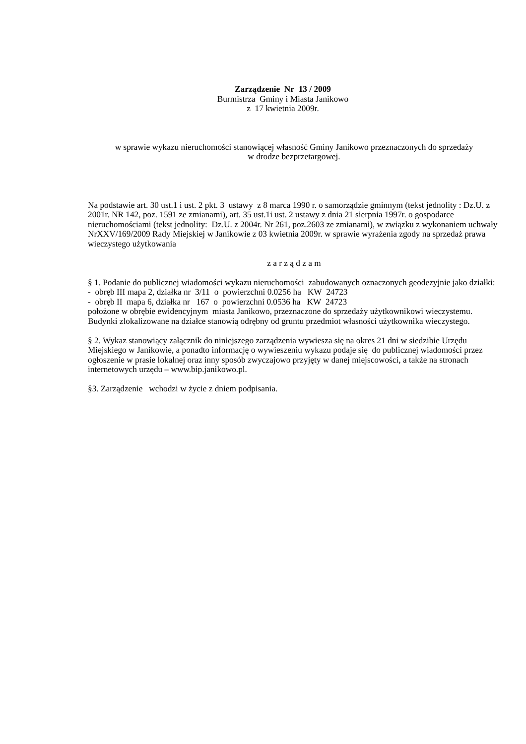Zarządzenie Nr 13 / 2009
Burmistrza Gminy i Miasta Janikowo
z 17 kwietnia 2009r.
w sprawie wykazu nieruchomości stanowiącej własność Gminy Janikowo przeznaczonych do sprzedaży
w drodze bezprzetargowej.
Na podstawie art. 30 ust.1 i ust. 2 pkt. 3 ustawy z 8 marca 1990 r. o samorządzie gminnym (tekst jednolity : Dz.U. z 2001r. NR 142, poz. 1591 ze zmianami), art. 35 ust.1i ust. 2 ustawy z dnia 21 sierpnia 1997r. o gospodarce nieruchomościami (tekst jednolity: Dz.U. z 2004r. Nr 261, poz.2603 ze zmianami), w związku z wykonaniem uchwały NrXXV/169/2009 Rady Miejskiej w Janikowie z 03 kwietnia 2009r. w sprawie wyrażenia zgody na sprzedaż prawa wieczystego użytkowania
z a r z ą d z a m
§ 1. Podanie do publicznej wiadomości wykazu nieruchomości zabudowanych oznaczonych geodezyjnie jako działki:
- obręb III mapa 2, działka nr 3/11 o powierzchni 0.0256 ha KW 24723
- obręb II mapa 6, działka nr 167 o powierzchni 0.0536 ha KW 24723
położone w obrębie ewidencyjnym miasta Janikowo, przeznaczone do sprzedaży użytkownikowi wieczystemu.
Budynki zlokalizowane na działce stanowią odrębny od gruntu przedmiot własności użytkownika wieczystego.
§ 2. Wykaz stanowiący załącznik do niniejszego zarządzenia wywiesza się na okres 21 dni w siedzibie Urzędu Miejskiego w Janikowie, a ponadto informację o wywieszeniu wykazu podaje się do publicznej wiadomości przez ogłoszenie w prasie lokalnej oraz inny sposób zwyczajowo przyjęty w danej miejscowości, a także na stronach internetowych urzędu – www.bip.janikowo.pl.
§3. Zarządzenie wchodzi w życie z dniem podpisania.